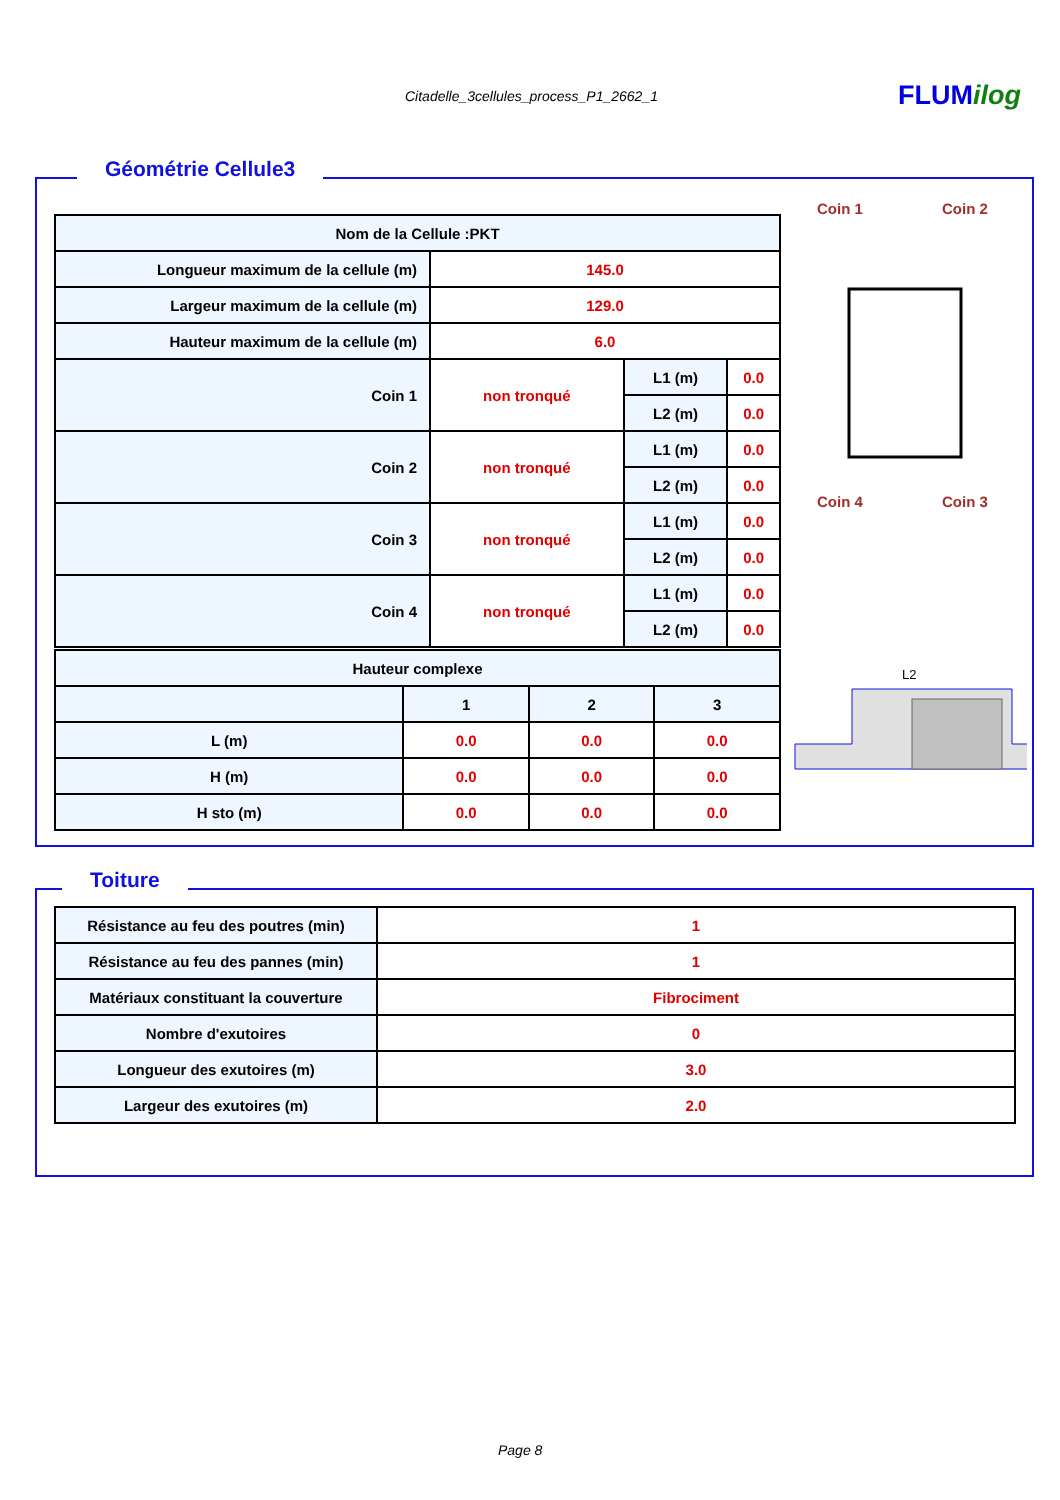Citadelle_3cellules_process_P1_2662_1 FLUMilog
Géométrie Cellule3
| Nom de la Cellule :PKT | | | |
| Longueur maximum de la cellule (m) | 145.0 | | |
| Largeur maximum de la cellule (m) | 129.0 | | |
| Hauteur maximum de la cellule (m) | 6.0 | | |
| Coin 1 | non tronqué | L1 (m) | 0.0 |
| | | L2 (m) | 0.0 |
| Coin 2 | non tronqué | L1 (m) | 0.0 |
| | | L2 (m) | 0.0 |
| Coin 3 | non tronqué | L1 (m) | 0.0 |
| | | L2 (m) | 0.0 |
| Coin 4 | non tronqué | L1 (m) | 0.0 |
| | | L2 (m) | 0.0 |
| Hauteur complexe | | | |
| | 1 | 2 | 3 |
| L (m) | 0.0 | 0.0 | 0.0 |
| H (m) | 0.0 | 0.0 | 0.0 |
| H sto (m) | 0.0 | 0.0 | 0.0 |
Coin 1
Coin 2
Coin 4
Coin 3
L2
Toiture
| Résistance au feu des poutres (min) | 1 |
| Résistance au feu des pannes (min) | 1 |
| Matériaux constituant la couverture | Fibrociment |
| Nombre d'exutoires | 0 |
| Longueur des exutoires (m) | 3.0 |
| Largeur des exutoires (m) | 2.0 |
Page 8